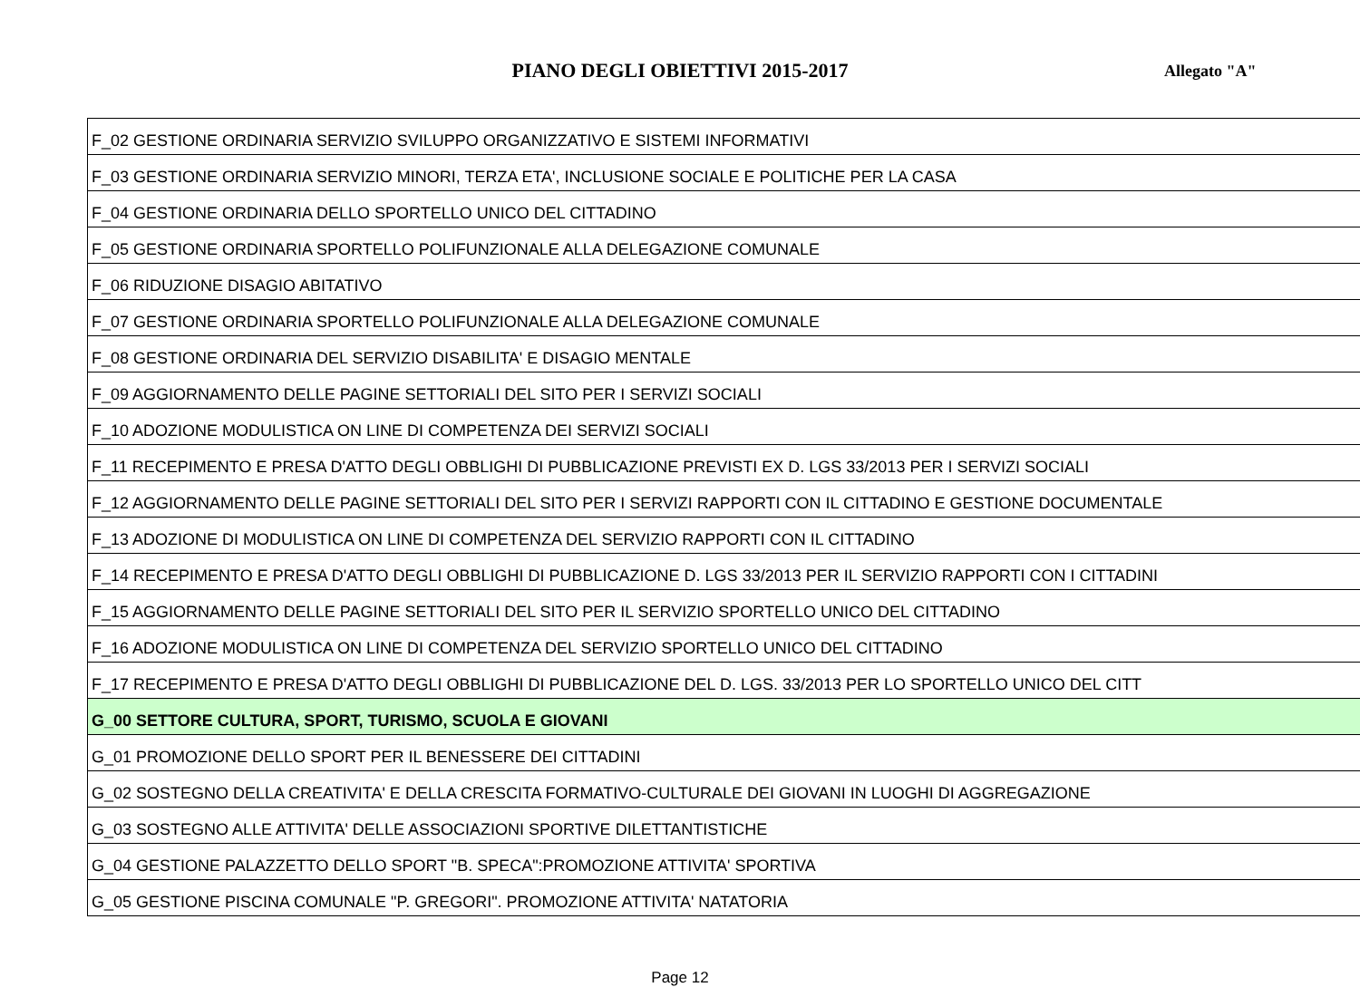PIANO DEGLI OBIETTIVI 2015-2017
Allegato "A"
| F_02 GESTIONE ORDINARIA SERVIZIO SVILUPPO ORGANIZZATIVO E SISTEMI INFORMATIVI |
| F_03 GESTIONE ORDINARIA SERVIZIO MINORI, TERZA ETA', INCLUSIONE SOCIALE E POLITICHE PER LA CASA |
| F_04 GESTIONE ORDINARIA DELLO SPORTELLO UNICO DEL CITTADINO |
| F_05 GESTIONE ORDINARIA SPORTELLO POLIFUNZIONALE ALLA DELEGAZIONE COMUNALE |
| F_06 RIDUZIONE DISAGIO ABITATIVO |
| F_07 GESTIONE ORDINARIA SPORTELLO POLIFUNZIONALE ALLA DELEGAZIONE COMUNALE |
| F_08 GESTIONE ORDINARIA DEL SERVIZIO DISABILITA' E DISAGIO MENTALE |
| F_09 AGGIORNAMENTO DELLE PAGINE SETTORIALI DEL SITO PER I SERVIZI SOCIALI |
| F_10 ADOZIONE MODULISTICA ON LINE DI COMPETENZA DEI SERVIZI SOCIALI |
| F_11 RECEPIMENTO E PRESA D'ATTO DEGLI OBBLIGHI DI PUBBLICAZIONE PREVISTI EX D. LGS 33/2013 PER I SERVIZI SOCIALI |
| F_12 AGGIORNAMENTO DELLE PAGINE SETTORIALI DEL SITO PER I SERVIZI RAPPORTI CON IL CITTADINO E GESTIONE DOCUMENTALE |
| F_13 ADOZIONE DI MODULISTICA ON LINE DI COMPETENZA DEL SERVIZIO RAPPORTI CON IL CITTADINO |
| F_14 RECEPIMENTO E PRESA D'ATTO DEGLI OBBLIGHI DI PUBBLICAZIONE D. LGS 33/2013 PER IL SERVIZIO RAPPORTI CON I CITTADINI |
| F_15 AGGIORNAMENTO DELLE PAGINE SETTORIALI DEL SITO PER IL SERVIZIO SPORTELLO UNICO DEL CITTADINO |
| F_16 ADOZIONE MODULISTICA ON LINE DI COMPETENZA DEL SERVIZIO SPORTELLO UNICO DEL CITTADINO |
| F_17 RECEPIMENTO E PRESA D'ATTO DEGLI OBBLIGHI DI PUBBLICAZIONE DEL D. LGS. 33/2013 PER LO SPORTELLO UNICO DEL CITT |
| G_00 SETTORE CULTURA, SPORT, TURISMO, SCUOLA E GIOVANI |
| G_01 PROMOZIONE DELLO SPORT PER IL BENESSERE DEI CITTADINI |
| G_02 SOSTEGNO DELLA CREATIVITA' E DELLA CRESCITA FORMATIVO-CULTURALE DEI GIOVANI IN LUOGHI DI AGGREGAZIONE |
| G_03 SOSTEGNO ALLE ATTIVITA' DELLE ASSOCIAZIONI SPORTIVE DILETTANTISTICHE |
| G_04 GESTIONE PALAZZETTO DELLO SPORT "B. SPECA":PROMOZIONE ATTIVITA' SPORTIVA |
| G_05 GESTIONE PISCINA COMUNALE "P. GREGORI". PROMOZIONE ATTIVITA' NATATORIA |
Page 12